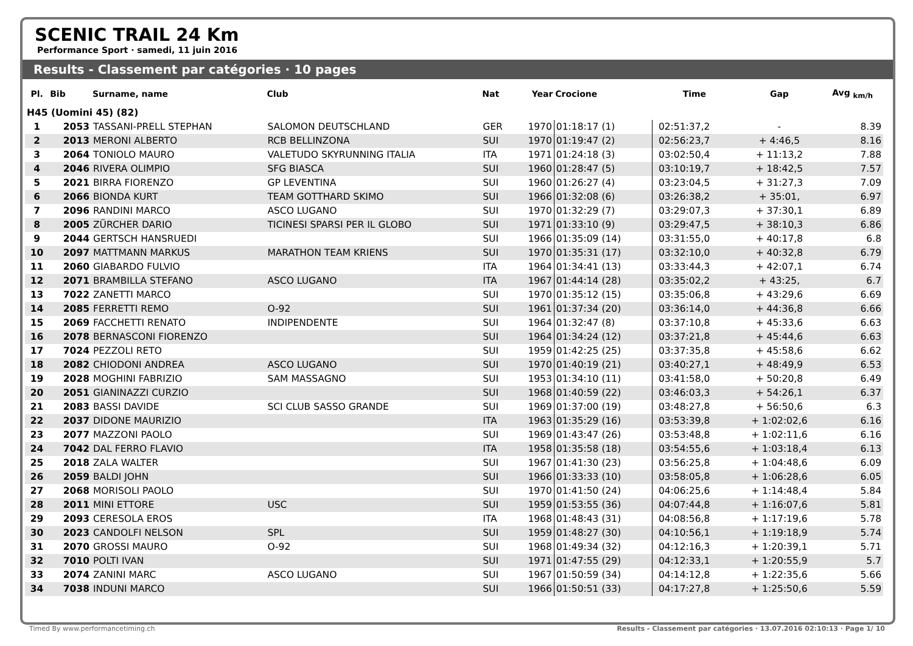SCENIC TRAIL 24 Km
Performance Sport · samedi, 11 juin 2016
Results - Classement par catégories · 10 pages
| Pl. | Bib | Surname, name | Club | Nat | Year | Crocione | Time | Gap | Avg <sub>km/h</sub> |
| --- | --- | --- | --- | --- | --- | --- | --- | --- | --- |
| H45 (Uomini 45) (82) | | | | | | | | | |
| 1 | 2053 | TASSANI-PRELL STEPHAN | SALOMON DEUTSCHLAND | GER | 1970 | 01:18:17 (1) | 02:51:37,2 | - | 8.39 |
| 2 | 2013 | MERONI ALBERTO | RCB BELLINZONA | SUI | 1970 | 01:19:47 (2) | 02:56:23,7 | + 4:46,5 | 8.16 |
| 3 | 2064 | TONIOLO MAURO | VALETUDO SKYRUNNING ITALIA | ITA | 1971 | 01:24:18 (3) | 03:02:50,4 | + 11:13,2 | 7.88 |
| 4 | 2046 | RIVERA OLIMPIO | SFG BIASCA | SUI | 1960 | 01:28:47 (5) | 03:10:19,7 | + 18:42,5 | 7.57 |
| 5 | 2021 | BIRRA FIORENZO | GP LEVENTINA | SUI | 1960 | 01:26:27 (4) | 03:23:04,5 | + 31:27,3 | 7.09 |
| 6 | 2066 | BIONDA KURT | TEAM GOTTHARD SKIMO | SUI | 1966 | 01:32:08 (6) | 03:26:38,2 | + 35:01, | 6.97 |
| 7 | 2096 | RANDINI MARCO | ASCO LUGANO | SUI | 1970 | 01:32:29 (7) | 03:29:07,3 | + 37:30,1 | 6.89 |
| 8 | 2005 | ZÜRCHER DARIO | TICINESI SPARSI PER IL GLOBO | SUI | 1971 | 01:33:10 (9) | 03:29:47,5 | + 38:10,3 | 6.86 |
| 9 | 2044 | GERTSCH HANSRUEDI | | SUI | 1966 | 01:35:09 (14) | 03:31:55,0 | + 40:17,8 | 6.8 |
| 10 | 2097 | MATTMANN MARKUS | MARATHON TEAM KRIENS | SUI | 1970 | 01:35:31 (17) | 03:32:10,0 | + 40:32,8 | 6.79 |
| 11 | 2060 | GIABARDO FULVIO | | ITA | 1964 | 01:34:41 (13) | 03:33:44,3 | + 42:07,1 | 6.74 |
| 12 | 2071 | BRAMBILLA STEFANO | ASCO LUGANO | ITA | 1967 | 01:44:14 (28) | 03:35:02,2 | + 43:25, | 6.7 |
| 13 | 7022 | ZANETTI MARCO | | SUI | 1970 | 01:35:12 (15) | 03:35:06,8 | + 43:29,6 | 6.69 |
| 14 | 2085 | FERRETTI REMO | O-92 | SUI | 1961 | 01:37:34 (20) | 03:36:14,0 | + 44:36,8 | 6.66 |
| 15 | 2069 | FACCHETTI RENATO | INDIPENDENTE | SUI | 1964 | 01:32:47 (8) | 03:37:10,8 | + 45:33,6 | 6.63 |
| 16 | 2078 | BERNASCONI FIORENZO | | SUI | 1964 | 01:34:24 (12) | 03:37:21,8 | + 45:44,6 | 6.63 |
| 17 | 7024 | PEZZOLI RETO | | SUI | 1959 | 01:42:25 (25) | 03:37:35,8 | + 45:58,6 | 6.62 |
| 18 | 2082 | CHIODONI ANDREA | ASCO LUGANO | SUI | 1970 | 01:40:19 (21) | 03:40:27,1 | + 48:49,9 | 6.53 |
| 19 | 2028 | MOGHINI FABRIZIO | SAM MASSAGNO | SUI | 1953 | 01:34:10 (11) | 03:41:58,0 | + 50:20,8 | 6.49 |
| 20 | 2051 | GIANINAZZI CURZIO | | SUI | 1968 | 01:40:59 (22) | 03:46:03,3 | + 54:26,1 | 6.37 |
| 21 | 2083 | BASSI DAVIDE | SCI CLUB SASSO GRANDE | SUI | 1969 | 01:37:00 (19) | 03:48:27,8 | + 56:50,6 | 6.3 |
| 22 | 2037 | DIDONE MAURIZIO | | ITA | 1963 | 01:35:29 (16) | 03:53:39,8 | + 1:02:02,6 | 6.16 |
| 23 | 2077 | MAZZONI PAOLO | | SUI | 1969 | 01:43:47 (26) | 03:53:48,8 | + 1:02:11,6 | 6.16 |
| 24 | 7042 | DAL FERRO FLAVIO | | ITA | 1958 | 01:35:58 (18) | 03:54:55,6 | + 1:03:18,4 | 6.13 |
| 25 | 2018 | ZALA WALTER | | SUI | 1967 | 01:41:30 (23) | 03:56:25,8 | + 1:04:48,6 | 6.09 |
| 26 | 2059 | BALDI JOHN | | SUI | 1966 | 01:33:33 (10) | 03:58:05,8 | + 1:06:28,6 | 6.05 |
| 27 | 2068 | MORISOLI PAOLO | | SUI | 1970 | 01:41:50 (24) | 04:06:25,6 | + 1:14:48,4 | 5.84 |
| 28 | 2011 | MINI ETTORE | USC | SUI | 1959 | 01:53:55 (36) | 04:07:44,8 | + 1:16:07,6 | 5.81 |
| 29 | 2093 | CERESOLA EROS | | ITA | 1968 | 01:48:43 (31) | 04:08:56,8 | + 1:17:19,6 | 5.78 |
| 30 | 2023 | CANDOLFI NELSON | SPL | SUI | 1959 | 01:48:27 (30) | 04:10:56,1 | + 1:19:18,9 | 5.74 |
| 31 | 2070 | GROSSI MAURO | O-92 | SUI | 1968 | 01:49:34 (32) | 04:12:16,3 | + 1:20:39,1 | 5.71 |
| 32 | 7010 | POLTI IVAN | | SUI | 1971 | 01:47:55 (29) | 04:12:33,1 | + 1:20:55,9 | 5.7 |
| 33 | 2074 | ZANINI MARC | ASCO LUGANO | SUI | 1967 | 01:50:59 (34) | 04:14:12,8 | + 1:22:35,6 | 5.66 |
| 34 | 7038 | INDUNI MARCO | | SUI | 1966 | 01:50:51 (33) | 04:17:27,8 | + 1:25:50,6 | 5.59 |
Timed By www.performancetiming.ch Results - Classement par catégories · 13.07.2016 02:10:13 · Page 1/ 10